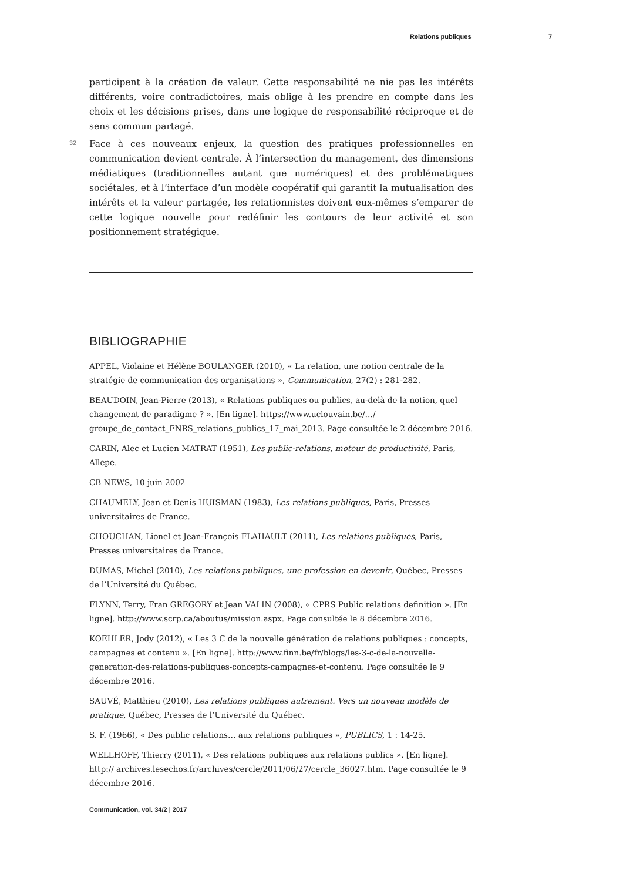Relations publiques 7
participent à la création de valeur. Cette responsabilité ne nie pas les intérêts différents, voire contradictoires, mais oblige à les prendre en compte dans les choix et les décisions prises, dans une logique de responsabilité réciproque et de sens commun partagé.
32 Face à ces nouveaux enjeux, la question des pratiques professionnelles en communication devient centrale. À l’intersection du management, des dimensions médiatiques (traditionnelles autant que numériques) et des problématiques sociétales, et à l’interface d’un modèle coopératif qui garantit la mutualisation des intérêts et la valeur partagée, les relationnistes doivent eux-mêmes s’emparer de cette logique nouvelle pour redéfinir les contours de leur activité et son positionnement stratégique.
BIBLIOGRAPHIE
APPEL, Violaine et Hélène BOULANGER (2010), « La relation, une notion centrale de la stratégie de communication des organisations », Communication, 27(2) : 281-282.
BEAUDOIN, Jean-Pierre (2013), « Relations publiques ou publics, au-delà de la notion, quel changement de paradigme ? ». [En ligne]. https://www.uclouvain.be/…/ groupe_de_contact_FNRS_relations_publics_17_mai_2013. Page consultée le 2 décembre 2016.
CARIN, Alec et Lucien MATRAT (1951), Les public-relations, moteur de productivité, Paris, Allepe.
CB NEWS, 10 juin 2002
CHAUMELY, Jean et Denis HUISMAN (1983), Les relations publiques, Paris, Presses universitaires de France.
CHOUCHAN, Lionel et Jean-François FLAHAULT (2011), Les relations publiques, Paris, Presses universitaires de France.
DUMAS, Michel (2010), Les relations publiques, une profession en devenir, Québec, Presses de l’Université du Québec.
FLYNN, Terry, Fran GREGORY et Jean VALIN (2008), « CPRS Public relations definition ». [En ligne]. http://www.scrp.ca/aboutus/mission.aspx. Page consultée le 8 décembre 2016.
KOEHLER, Jody (2012), « Les 3 C de la nouvelle génération de relations publiques : concepts, campagnes et contenu ». [En ligne]. http://www.finn.be/fr/blogs/les-3-c-de-la-nouvelle-generation-des-relations-publiques-concepts-campagnes-et-contenu. Page consultée le 9 décembre 2016.
SAUVÉ, Matthieu (2010), Les relations publiques autrement. Vers un nouveau modèle de pratique, Québec, Presses de l’Université du Québec.
S. F. (1966), « Des public relations… aux relations publiques », PUBLICS, 1 : 14-25.
WELLHOFF, Thierry (2011), « Des relations publiques aux relations publics ». [En ligne]. http:// archives.lesechos.fr/archives/cercle/2011/06/27/cercle_36027.htm. Page consultée le 9 décembre 2016.
Communication, vol. 34/2 | 2017